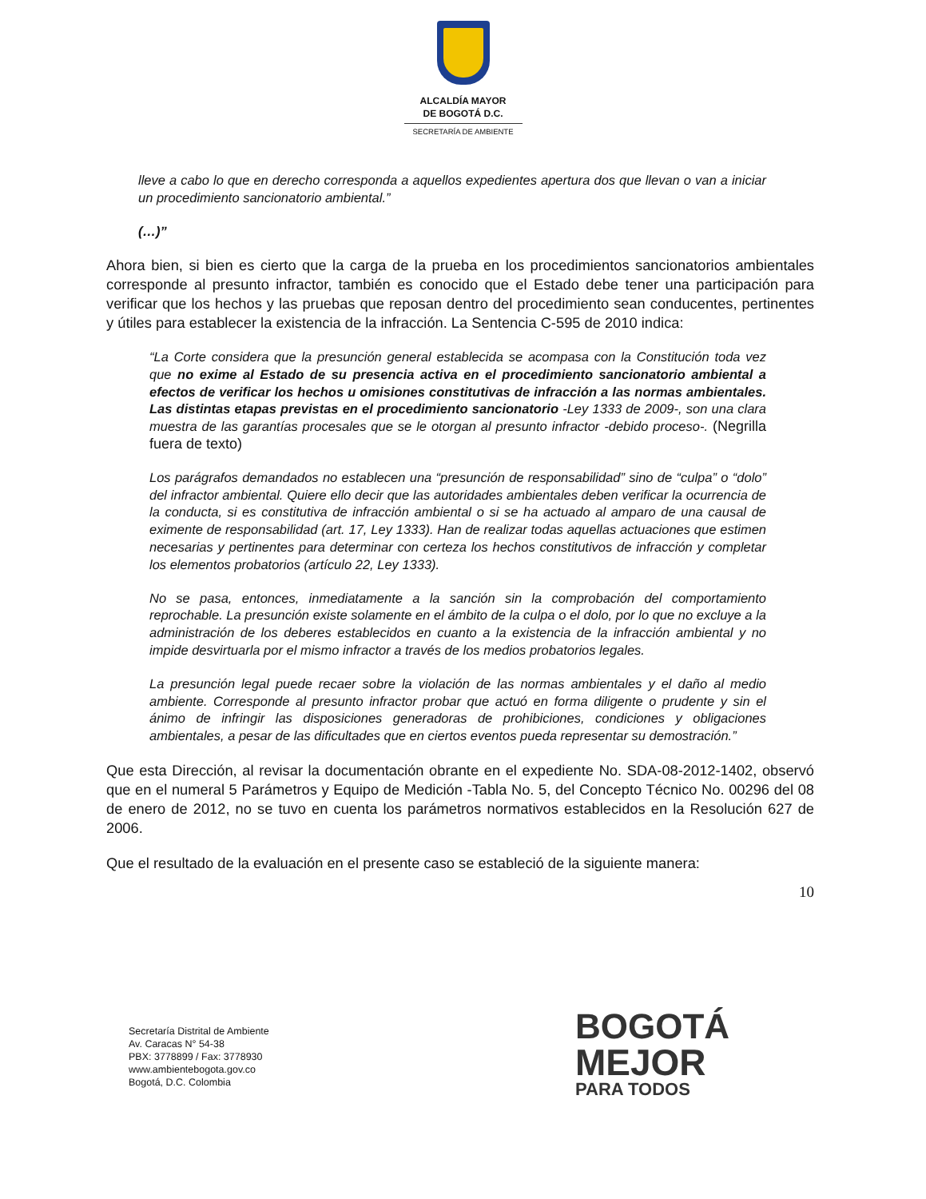ALCALDÍA MAYOR
DE BOGOTÁ D.C.
SECRETARÍA DE AMBIENTE
lleve a cabo lo que en derecho corresponda a aquellos expedientes apertura dos que llevan o van a iniciar un procedimiento sancionatorio ambiental.”
(…)”
Ahora bien, si bien es cierto que la carga de la prueba en los procedimientos sancionatorios ambientales corresponde al presunto infractor, también es conocido que el Estado debe tener una participación para verificar que los hechos y las pruebas que reposan dentro del procedimiento sean conducentes, pertinentes y útiles para establecer la existencia de la infracción. La Sentencia C-595 de 2010 indica:
“La Corte considera que la presunción general establecida se acompasa con la Constitución toda vez que no exime al Estado de su presencia activa en el procedimiento sancionatorio ambiental a efectos de verificar los hechos u omisiones constitutivas de infracción a las normas ambientales. Las distintas etapas previstas en el procedimiento sancionatorio -Ley 1333 de 2009-, son una clara muestra de las garantías procesales que se le otorgan al presunto infractor -debido proceso-. (Negrilla fuera de texto)
Los parágrafos demandados no establecen una “presunción de responsabilidad” sino de “culpa” o “dolo” del infractor ambiental. Quiere ello decir que las autoridades ambientales deben verificar la ocurrencia de la conducta, si es constitutiva de infracción ambiental o si se ha actuado al amparo de una causal de eximente de responsabilidad (art. 17, Ley 1333). Han de realizar todas aquellas actuaciones que estimen necesarias y pertinentes para determinar con certeza los hechos constitutivos de infracción y completar los elementos probatorios (artículo 22, Ley 1333).
No se pasa, entonces, inmediatamente a la sanción sin la comprobación del comportamiento reprochable. La presunción existe solamente en el ámbito de la culpa o el dolo, por lo que no excluye a la administración de los deberes establecidos en cuanto a la existencia de la infracción ambiental y no impide desvirtuarla por el mismo infractor a través de los medios probatorios legales.
La presunción legal puede recaer sobre la violación de las normas ambientales y el daño al medio ambiente. Corresponde al presunto infractor probar que actuó en forma diligente o prudente y sin el ánimo de infringir las disposiciones generadoras de prohibiciones, condiciones y obligaciones ambientales, a pesar de las dificultades que en ciertos eventos pueda representar su demostración.”
Que esta Dirección, al revisar la documentación obrante en el expediente No. SDA-08-2012-1402, observó que en el numeral 5 Parámetros y Equipo de Medición -Tabla No. 5, del Concepto Técnico No. 00296 del 08 de enero de 2012, no se tuvo en cuenta los parámetros normativos establecidos en la Resolución 627 de 2006.
Que el resultado de la evaluación en el presente caso se estableció de la siguiente manera:
10
Secretaría Distrital de Ambiente
Av. Caracas N° 54-38
PBX: 3778899 / Fax: 3778930
www.ambientebogota.gov.co
Bogotá, D.C. Colombia
BOGOTÁ
MEJOR
PARA TODOS